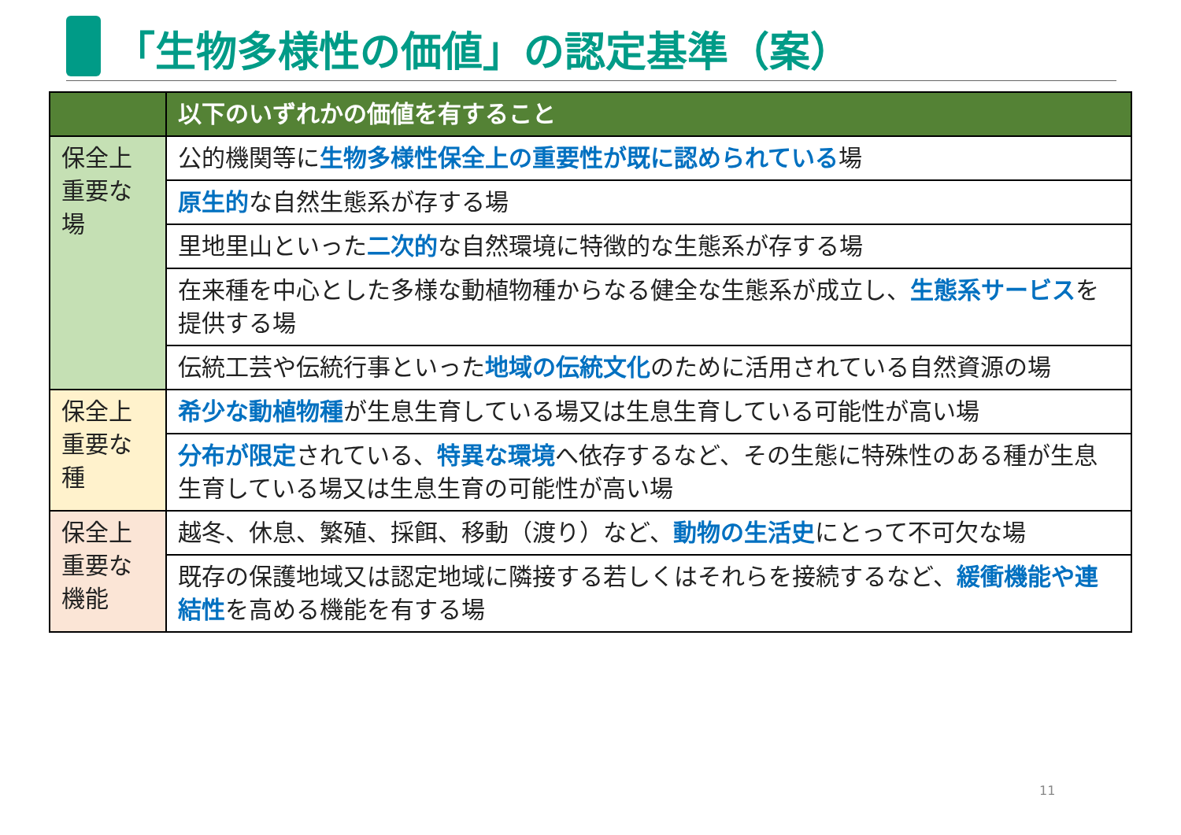「生物多様性の価値」の認定基準（案）
| | 以下のいずれかの価値を有すること |
| --- | --- |
| 保全上重要な場 | 公的機関等に 生物多様性保全上の重要性が既に認められている 場 |
| | 原生的 な自然生態系が存する場 |
| | 里地里山といった 二次的 な自然環境に特徴的な生態系が存する場 |
| | 在来種を中心とした多様な動植物種からなる健全な生態系が成立し、 生態系サービス を提供する場 |
| | 伝統工芸や伝統行事といった 地域の伝統文化 のために活用されている自然資源の場 |
| 保全上重要な種 | 希少な動植物種 が生息生育している場又は生息生育している可能性が高い場 |
| | 分布が限定 されている、 特異な環境 へ依存するなど、その生態に特殊性のある種が生息生育している場又は生息生育の可能性が高い場 |
| 保全上重要な機能 | 越冬、休息、繁殖、採餌、移動（渡り）など、 動物の生活史 にとって不可欠な場 |
| | 既存の保護地域又は認定地域に隣接する若しくはそれらを接続するなど、 緩衝機能や連結性 を高める機能を有する場 |
11